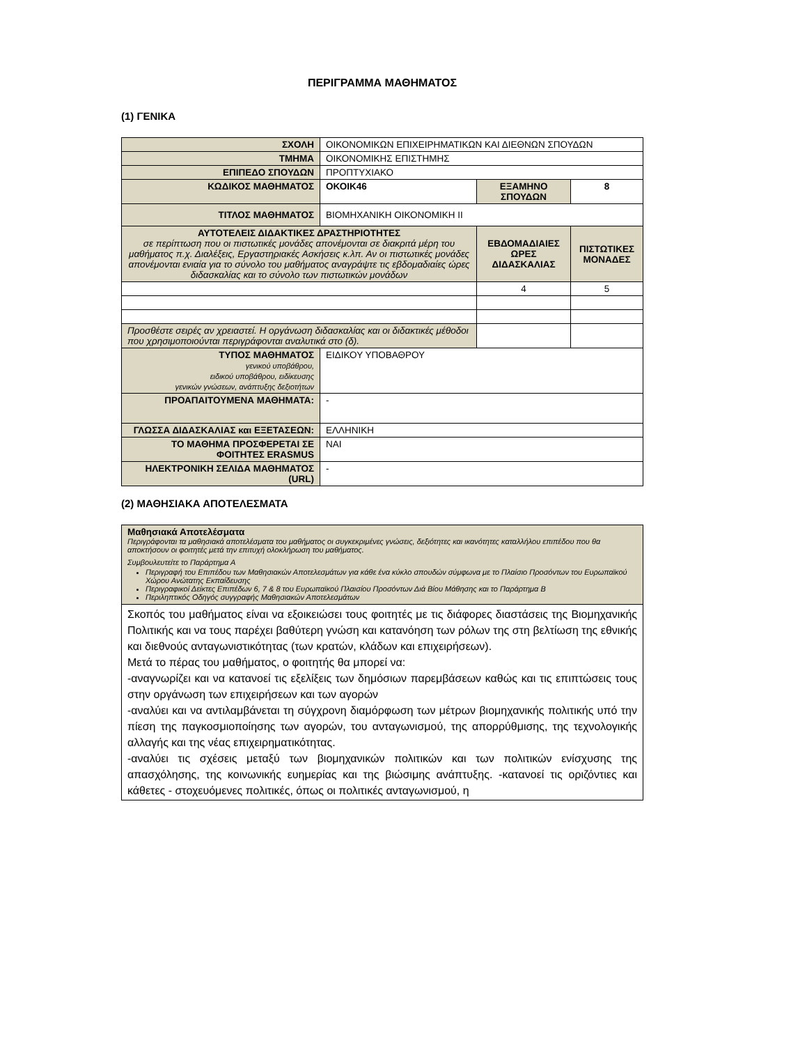ΠΕΡΙΓΡΑΜΜΑ ΜΑΘΗΜΑΤΟΣ
(1) ΓΕΝΙΚΑ
| ΣΧΟΛΗ | ΟΙΚΟΝΟΜΙΚΩΝ ΕΠΙΧΕΙΡΗΜΑΤΙΚΩΝ ΚΑΙ ΔΙΕΘΝΩΝ ΣΠΟΥΔΩΝ | | | |
| ΤΜΗΜΑ | ΟΙΚΟΝΟΜΙΚΗΣ ΕΠΙΣΤΗΜΗΣ | | | |
| ΕΠΙΠΕΔΟ ΣΠΟΥΔΩΝ | ΠΡΟΠΤΥΧΙΑΚΟ | | | |
| ΚΩΔΙΚΟΣ ΜΑΘΗΜΑΤΟΣ | ΟΚΟΙΚ46 | ΕΞΑΜΗΝΟ ΣΠΟΥΔΩΝ | | 8 |
| ΤΙΤΛΟΣ ΜΑΘΗΜΑΤΟΣ | ΒΙΟΜΗΧΑΝΙΚΗ ΟΙΚΟΝΟΜΙΚΗ ΙΙ | | | |
| ΑΥΤΟΤΕΛΕΙΣ ΔΙΔΑΚΤΙΚΕΣ ΔΡΑΣΤΗΡΙΟΤΗΤΕΣ σε περίπτωση που οι πιστωτικές μονάδες απονέμονται σε διακριτά μέρη του μαθήματος π.χ. Διαλέξεις, Εργαστηριακές Ασκήσεις κ.λπ. Αν οι πιστωτικές μονάδες απονέμονται ενιαία για το σύνολο του μαθήματος αναγράψτε τις εβδομαδιαίες ώρες διδασκαλίας και το σύνολο των πιστωτικών μονάδων | | | ΕΒΔΟΜΑΔΙΑΙΕΣ ΩΡΕΣ ΔΙΔΑΣΚΑΛΙΑΣ | ΠΙΣΤΩΤΙΚΕΣ ΜΟΝΑΔΕΣ |
| | | | 4 | 5 |
| Προσθέστε σειρές αν χρειαστεί. Η οργάνωση διδασκαλίας και οι διδακτικές μέθοδοι που χρησιμοποιούνται περιγράφονται αναλυτικά στο (δ). | | | | |
| ΤΥΠΟΣ ΜΑΘΗΜΑΤΟΣ γενικού υποβάθρου, ειδικού υποβάθρου, ειδίκευσης γενικών γνώσεων, ανάπτυξης δεξιοτήτων | ΕΙΔΙΚΟΥ ΥΠΟΒΑΘΡΟΥ | | | |
| ΠΡΟΑΠΑΙΤΟΥΜΕΝΑ ΜΑΘΗΜΑΤΑ: | - | | | |
| ΓΛΩΣΣΑ ΔΙΔΑΣΚΑΛΙΑΣ και ΕΞΕΤΑΣΕΩΝ: | ΕΛΛΗΝΙΚΗ | | | |
| ΤΟ ΜΑΘΗΜΑ ΠΡΟΣΦΕΡΕΤΑΙ ΣΕ ΦΟΙΤΗΤΕΣ ERASMUS | ΝΑΙ | | | |
| ΗΛΕΚΤΡΟΝΙΚΗ ΣΕΛΙΔΑ ΜΑΘΗΜΑΤΟΣ (URL) | - | | | |
(2) ΜΑΘΗΣΙΑΚΑ ΑΠΟΤΕΛΕΣΜΑΤΑ
| Μαθησιακά Αποτελέσματα Περιγράφονται τα μαθησιακά αποτελέσματα του μαθήματος οι συγκεκριμένες γνώσεις, δεξιότητες και ικανότητες καταλλήλου επιπέδου που θα αποκτήσουν οι φοιτητές μετά την επιτυχή ολοκλήρωση του μαθήματος. Συμβουλευτείτε το Παράρτημα Α Περιγραφή του Επιπέδου των Μαθησιακών Αποτελεσμάτων για κάθε ένα κύκλο σπουδών σύμφωνα με το Πλαίσιο Προσόντων του Ευρωπαϊκού Χώρου Ανώτατης Εκπαίδευσης Περιγραφικοί Δείκτες Επιπέδων 6, 7 & 8 του Ευρωπαϊκού Πλαισίου Προσόντων Διά Βίου Μάθησης και το Παράρτημα Β Περιληπτικός Οδηγός συγγραφής Μαθησιακών Αποτελεσμάτων |
| Σκοπός του μαθήματος είναι να εξοικειώσει τους φοιτητές με τις διάφορες διαστάσεις της Βιομηχανικής Πολιτικής και να τους παρέχει βαθύτερη γνώση και κατανόηση των ρόλων της στη βελτίωση της εθνικής και διεθνούς ανταγωνιστικότητας (των κρατών, κλάδων και επιχειρήσεων). Μετά το πέρας του μαθήματος, ο φοιτητής θα μπορεί να: -αναγνωρίζει και να κατανοεί τις εξελίξεις των δημόσιων παρεμβάσεων καθώς και τις επιπτώσεις τους στην οργάνωση των επιχειρήσεων και των αγορών -αναλύει και να αντιλαμβάνεται τη σύγχρονη διαμόρφωση των μέτρων βιομηχανικής πολιτικής υπό την πίεση της παγκοσμιοποίησης των αγορών, του ανταγωνισμού, της απορρύθμισης, της τεχνολογικής αλλαγής και της νέας επιχειρηματικότητας. -αναλύει τις σχέσεις μεταξύ των βιομηχανικών πολιτικών και των πολιτικών ενίσχυσης της απασχόλησης, της κοινωνικής ευημερίας και της βιώσιμης ανάπτυξης. -κατανοεί τις οριζόντιες και κάθετες - στοχευόμενες πολιτικές, όπως οι πολιτικές ανταγωνισμού, η |